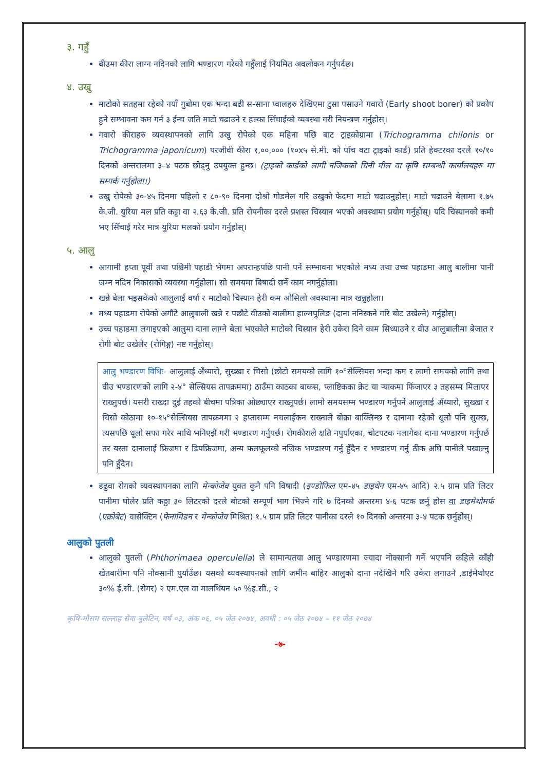३. गहुँ
बीउमा कीरा लाग्न नदिनको लागि भण्डारण गरेको गहुँलाई नियमित अवलोकन गर्नुपर्दछ।
४. उखु
माटोको सतहमा रहेको नयाँ गुबोमा एक भन्दा बढी स-साना प्वालहरु देखिएमा टुसा पसाउने गवारो (Early shoot borer) को प्रकोप हुने सम्भावना कम गर्न ३ ईन्च जति माटो चढाउने र हल्का सिँचाईको व्यबस्था गरी नियन्त्रण गर्नुहोस्।
गवारो कीराहरु व्यवस्थापनको लागि उखु रोपेको एक महिना पछि बाट ट्राइकोग्रामा (Trichogramma chilonis or Trichogramma japonicum) परजीवी कीरा १,००,००० (१०x५ से.मी. को पाँच वटा ट्राइको कार्ड) प्रति हेक्टरका दरले १०/१० दिनको अन्तरालमा ३–४ पटक छोड्नु उपयुक्त हुन्छ। (ट्राइको कार्डको लागी नजिकको चिनी मील वा कृषि सम्बन्धी कार्यालयहरु मा सम्पर्क गर्नुहोला।)
उखु रोपेको ३०-४५ दिनमा पहिलो र ८०-९० दिनमा दोश्रो गोडमेल गरि उखुको फेदमा माटो चढाउनुहोस्। माटो चढाउने बेलामा १.७५ के.जी. युरिया मल प्रति कट्टा वा २.६३ के.जी. प्रति रोपनीका दरले प्रशस्त चिस्यान भएको अवस्थामा प्रयोग गर्नुहोस्। यदि चिस्यानको कमी भए सिँचाई गरेर मात्र युरिया मलको प्रयोग गर्नुहोस्।
५. आलु
आगामी हप्ता पूर्वी तथा पश्चिमी पहाडी भेगमा अपरान्हपछि पानी पर्ने सम्भावना भएकोले मध्य तथा उच्च पहाडमा आलु बालीमा पानी जम्न नदिन निकासको व्यवस्था गर्नुहोला। सो समयमा बिषादी छर्ने काम नगर्नुहोला।
खन्ने बेला भइसकेको आलुलाई वर्षा र माटोको चिस्यान हेरी कम ओसिलो अवस्थामा मात्र खन्नुहोला।
मध्य पहाडमा रोपेको अगौटे आलुबाली खन्ने र पछौटे वीउको बालीमा हाल्मपुलिङ (दाना ननिस्कने गरि बोट उखेल्ने) गर्नुहोस्।
उच्च पहाडमा लगाइएको आलुमा दाना लाग्ने बेला भएकोले माटोको चिस्यान हेरी उकेरा दिने काम सिध्याउने र वीउ आलुबालीमा बेजात र रोगी बोट उखेलेर (रोगिङ्ग) नष्ट गर्नुहोस्।
आलु भण्डारण विधिः- आलुलाई अँध्यारो, सुख्खा र चिसो (छोटो समयको लागि १०°सेल्सियस भन्दा कम र लामो समयको लागि तथा वीउ भण्डारणको लागि २-४° सेल्सियस तापक्रममा) ठाउँमा काठका बाकस, प्लाष्टिकका क्रेट या र्‍याकमा फिंजाएर ३ तहसम्म मिलाएर राख्नुपर्छ। यसरी राख्दा दुई तहको बीचमा पत्रिका ओछ्याएर राख्नुपर्छ। लामो समयसम्म भण्डारण गर्नुपर्ने आलुलाई अँध्यारो, सुख्खा र चिसो कोठामा १०-१५°सेल्सियस तापक्रममा २ हप्तासम्म नचलाईकन राख्नाले बोक्रा बाक्लिन्छ र दानामा रहेको धूलो पनि सुक्छ, त्यसपछि धूलो सफा गरेर माथि भनिएझैं गरी भण्डारण गर्नुपर्छ। रोगकीराले क्षति नपुर्याएका, चोटपटक नलागेका दाना भण्डारण गर्नुपर्छ तर यस्ता दानालाई फ्रिजमा र डिपफ्रिजमा, अन्य फलफूलको नजिक भण्डारण गर्नु हुँदैन र भण्डारण गर्नु ठीक अघि पानीले पखाल्नु पनि हुँदैन।
डढुवा रोगको व्यवस्थापनका लागि मेन्कोजेव युक्त कुनै पनि विषादी (इण्डोफिल एम-४५ डाइथेन एम-४५ आदि) २.५ ग्राम प्रति लिटर पानीमा घोलेर प्रति कठ्ठा ३० लिटरको दरले बोटको सम्पूर्ण भाग भिज्ने गरि ७ दिनको अन्तरमा ४-६ पटक छर्नु होस वा डाइमेथोमर्फ (एक्रोबेट) वासेक्टिन (फेनामिडन र मेन्कोजेव मिश्रित) १.५ ग्राम प्रति लिटर पानीका दरले १० दिनको अन्तरमा ३-४ पटक छर्नुहोस्।
आलुको पुतली
आलुको पुतली (Phthorimaea operculella) ले सामान्यतया आलु भण्डारणमा ज्यादा नोक्सानी गर्ने भएपनि कहिले काँही खेतबारीमा पनि नोक्सानी पुर्याउँछ। यसको व्यवस्थापनको लागि जमीन बाहिर आलुको दाना नदेखिने गरि उकेरा लगाउने ,डाईमेथोएट ३०% ई.सी. (रोगर) २ एम.एल वा मालथियन ५० %इ.सी., २
कृषि-मौसम सल्लाह सेवा बुलेटिन, वर्ष ०३, अंक ०६, ०५ जेठ २०७४, अवधी : ०५ जेठ २०७४ – ११ जेठ २०७४
-७-